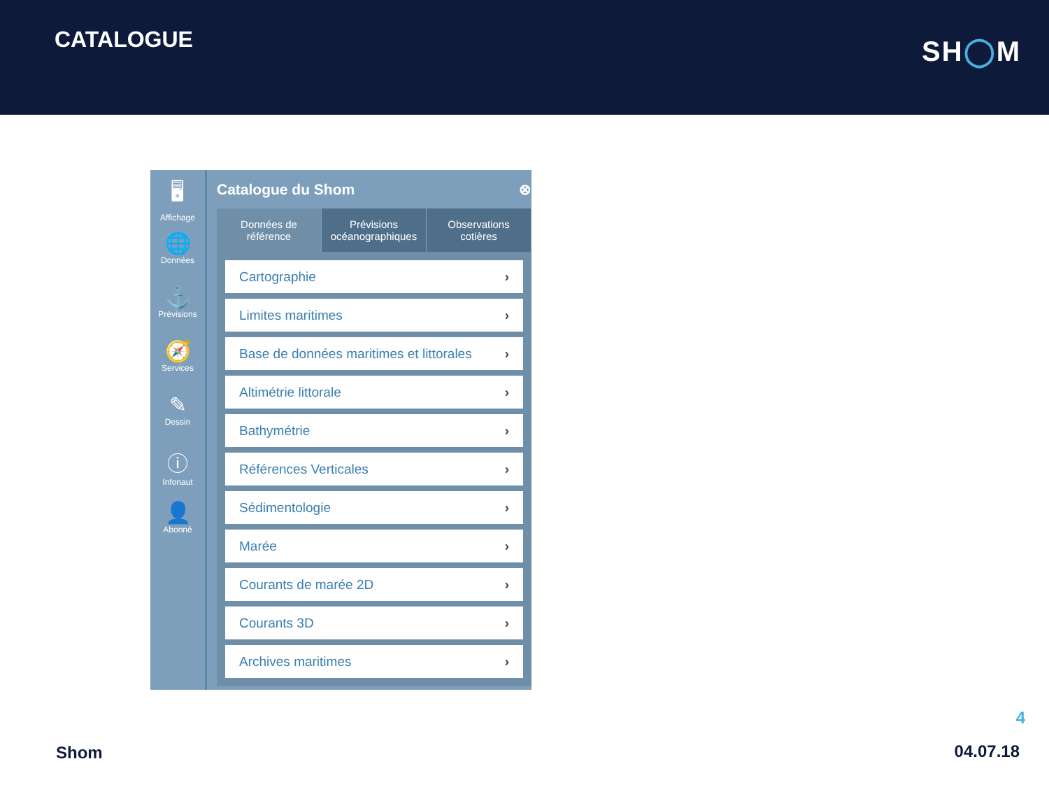CATALOGUE
SH◯M
🖥
Affichage
🌐
Données
⚓
Prévisions
🧭
Services
✎
Dessin
ⓘ
Infonaut
👤
Abonné
Catalogue du Shom ⊗
Données de référence Prévisions océanographiques Observations cotières
Cartographie ›
Limites maritimes ›
Base de données maritimes et littorales ›
Altimétrie littorale ›
Bathymétrie ›
Références Verticales ›
Sédimentologie ›
Marée ›
Courants de marée 2D ›
Courants 3D ›
Archives maritimes ›
4
Shom 04.07.18